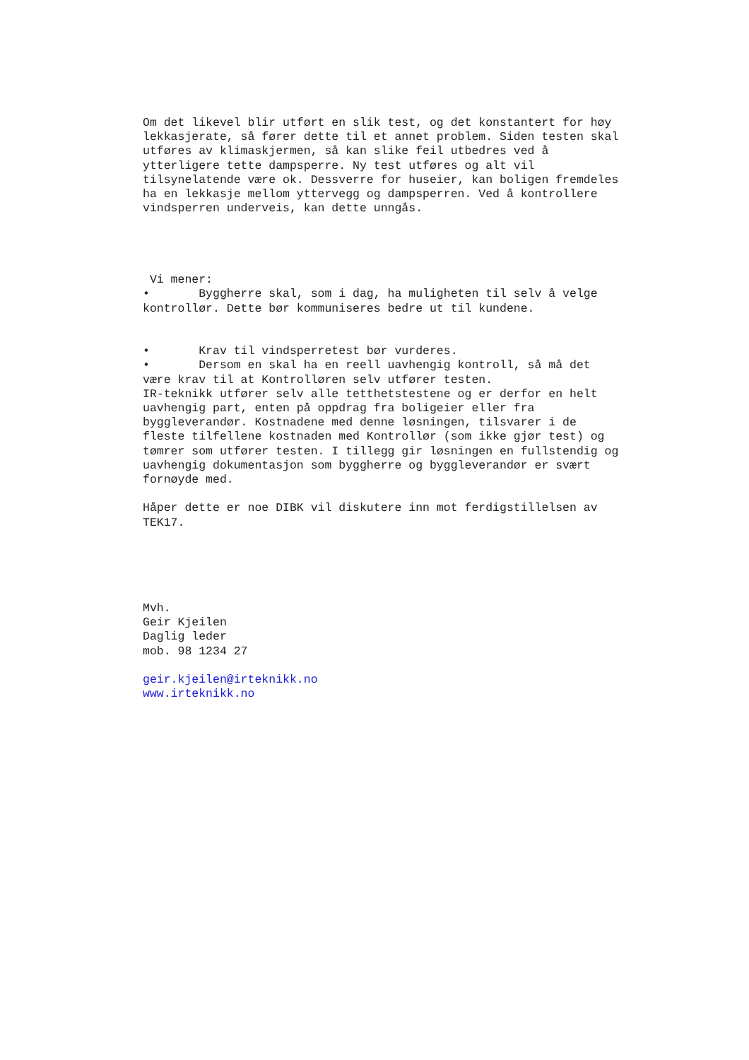Om det likevel blir utført en slik test, og det konstantert for høy lekkasjerate, så fører dette til et annet problem. Siden testen skal utføres av klimaskjermen, så kan slike feil utbedres ved å ytterligere tette dampsperre. Ny test utføres og alt vil tilsynelatende være ok. Dessverre for huseier, kan boligen fremdeles ha en lekkasje mellom yttervegg og dampsperren. Ved å kontrollere vindsperren underveis, kan dette unngås. Vi mener: • Byggherre skal, som i dag, ha muligheten til selv å velge kontrollør. Dette bør kommuniseres bedre ut til kundene. • Krav til vindsperretest bør vurderes. • Dersom en skal ha en reell uavhengig kontroll, så må det være krav til at Kontrolløren selv utfører testen. IR-teknikk utfører selv alle tetthetstestene og er derfor en helt uavhengig part, enten på oppdrag fra boligeier eller fra byggleverandør. Kostnadene med denne løsningen, tilsvarer i de fleste tilfellene kostnaden med Kontrollør (som ikke gjør test) og tømrer som utfører testen. I tillegg gir løsningen en fullstendig og uavhengig dokumentasjon som byggherre og byggleverandør er svært fornøyde med. Håper dette er noe DIBK vil diskutere inn mot ferdigstillelsen av TEK17. Mvh. Geir Kjeilen Daglig leder mob. 98 1234 27 geir.kjeilen@irteknikk.no www.irteknikk.no